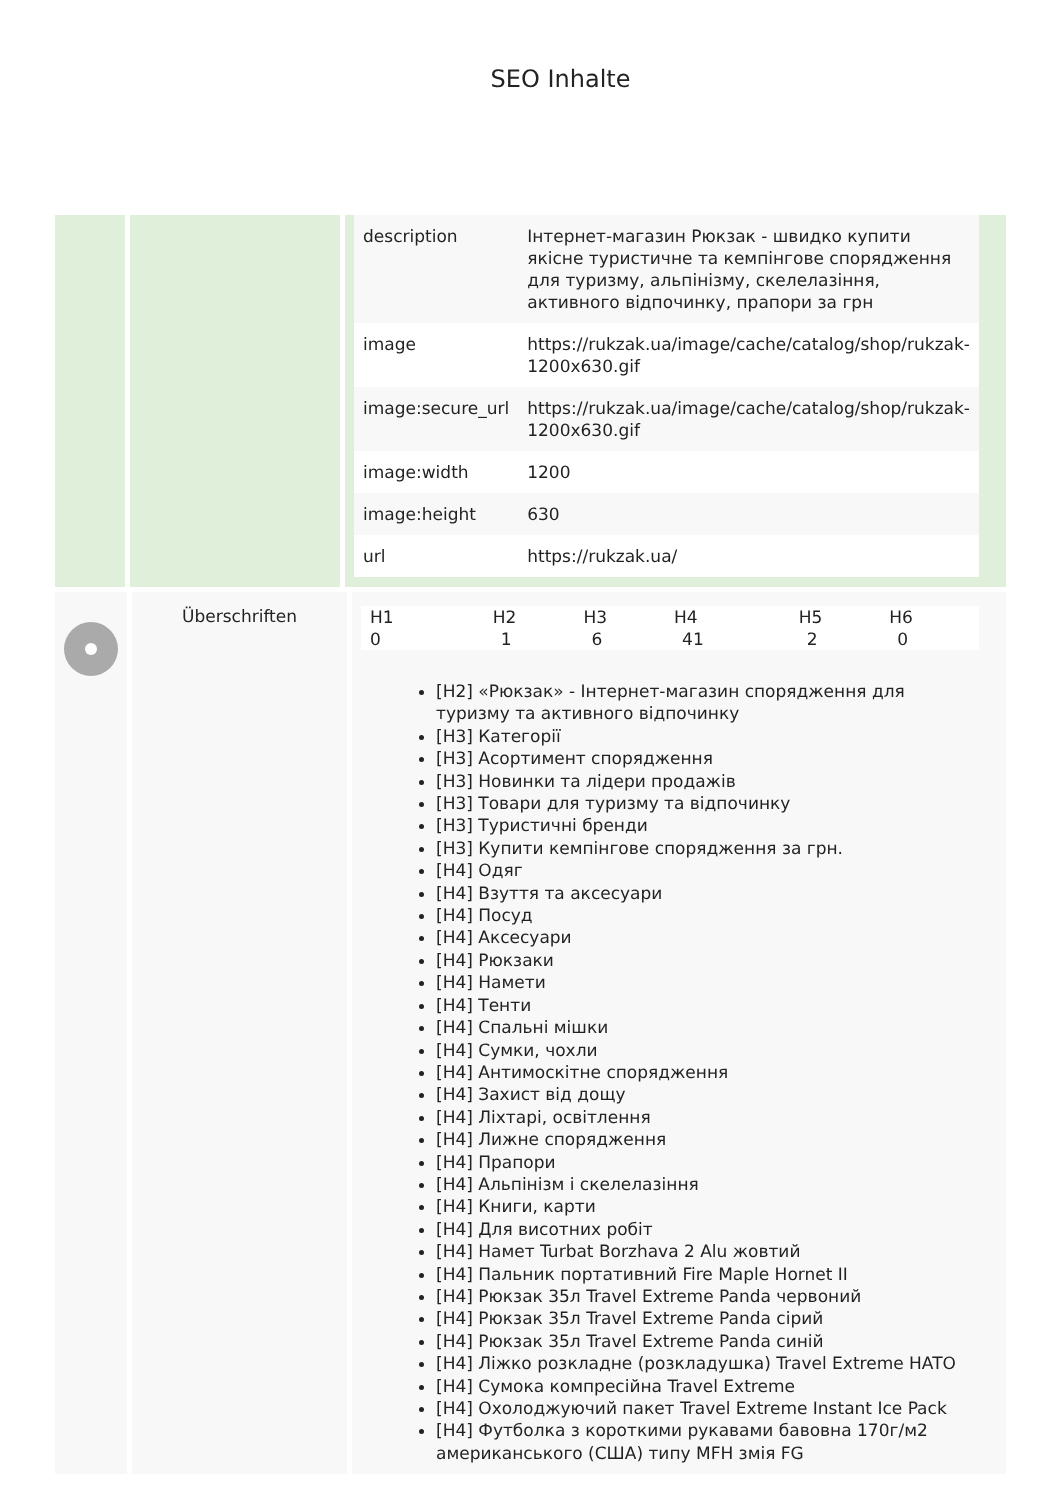SEO Inhalte
| description | Інтернет-магазин Рюкзак - швидко купити якісне туристичне та кемпінгове спорядження для туризму, альпінізму, скелелазіння, активного відпочинку, прапори за грн |
| image | https://rukzak.ua/image/cache/catalog/shop/rukzak-1200x630.gif |
| image:secure_url | https://rukzak.ua/image/cache/catalog/shop/rukzak-1200x630.gif |
| image:width | 1200 |
| image:height | 630 |
| url | https://rukzak.ua/ |
Überschriften
| H1 | H2 | H3 | H4 | H5 | H6 |
| --- | --- | --- | --- | --- | --- |
| 0 | 1 | 6 | 41 | 2 | 0 |
[H2] «Рюкзак» - Інтернет-магазин спорядження для туризму та активного відпочинку
[H3] Категорії
[H3] Асортимент спорядження
[H3] Новинки та лідери продажів
[H3] Товари для туризму та відпочинку
[H3] Туристичні бренди
[H3] Купити кемпінгове спорядження за грн.
[H4] Одяг
[H4] Взуття та аксесуари
[H4] Посуд
[H4] Аксесуари
[H4] Рюкзаки
[H4] Намети
[H4] Тенти
[H4] Спальні мішки
[H4] Сумки, чохли
[H4] Антимоскітне спорядження
[H4] Захист від дощу
[H4] Ліхтарі, освітлення
[H4] Лижне спорядження
[H4] Прапори
[H4] Альпінізм і скелелазіння
[H4] Книги, карти
[H4] Для висотних робіт
[H4] Намет Turbat Borzhava 2 Alu жовтий
[H4] Пальник портативний Fire Maple Hornet II
[H4] Рюкзак 35л Travel Extreme Panda червоний
[H4] Рюкзак 35л Travel Extreme Panda сірий
[H4] Рюкзак 35л Travel Extreme Panda синій
[H4] Ліжко розкладне (розкладушка) Travel Extreme HATO
[H4] Сумока компресійна Travel Extreme
[H4] Охолоджуючий пакет Travel Extreme Instant Ice Pack
[H4] Футболка з короткими рукавами бавовна 170г/м2 американського (США) типу MFH змія FG